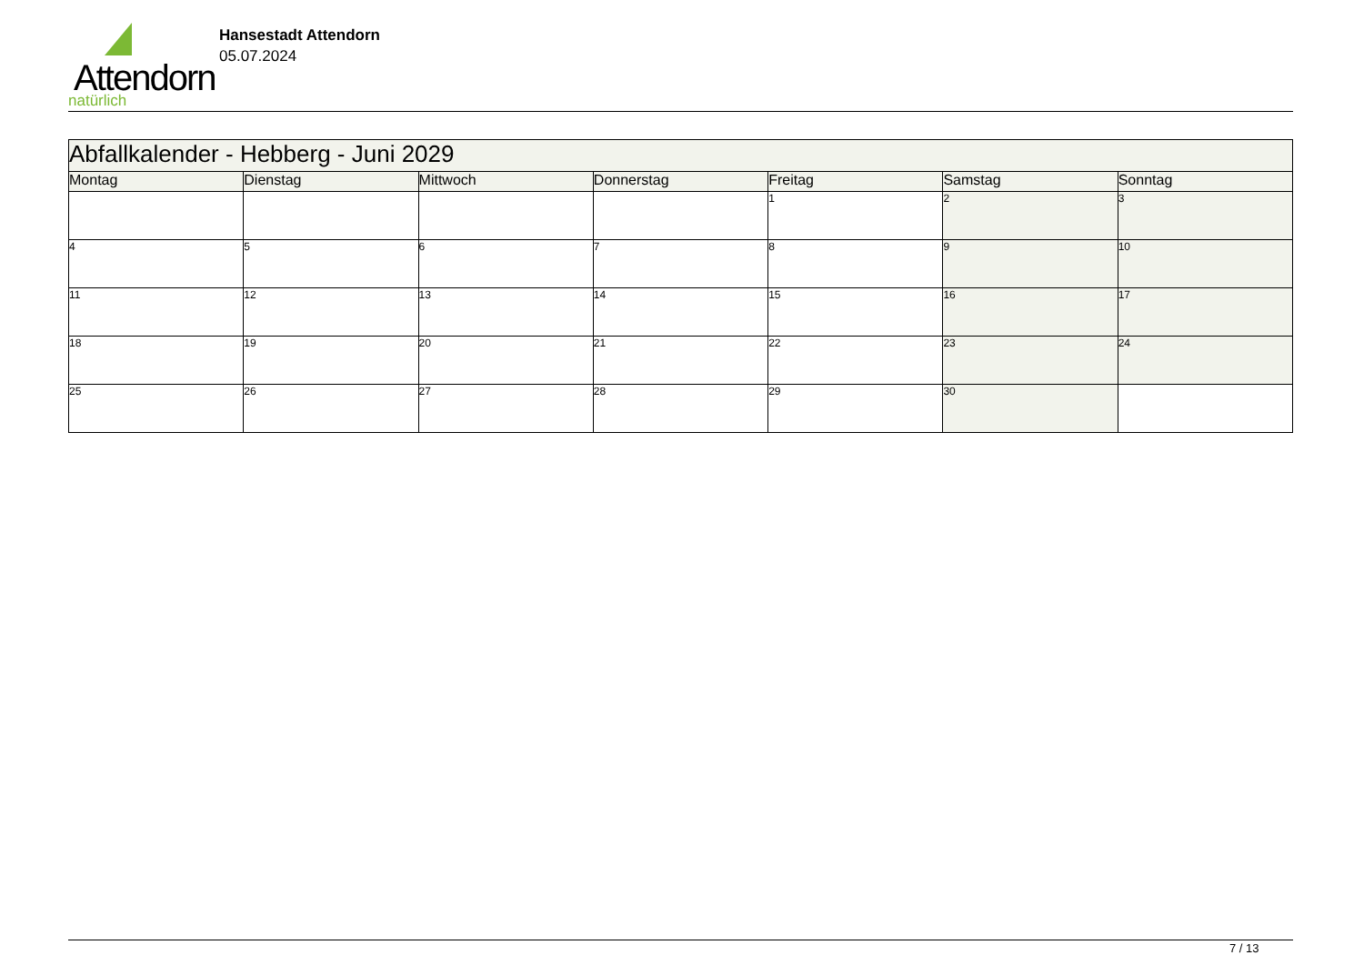Attendorn
natürlich
Hansestadt Attendorn
05.07.2024
| Abfallkalender - Hebberg - Juni 2029 | | | | | | |
| Montag | Dienstag | Mittwoch | Donnerstag | Freitag | Samstag | Sonntag |
| | | | | 1 | 2 | 3 |
| 4 | 5 | 6 | 7 | 8 | 9 | 10 |
| 11 | 12 | 13 | 14 | 15 | 16 | 17 |
| 18 | 19 | 20 | 21 | 22 | 23 | 24 |
| 25 | 26 | 27 | 28 | 29 | 30 | |
7 / 13